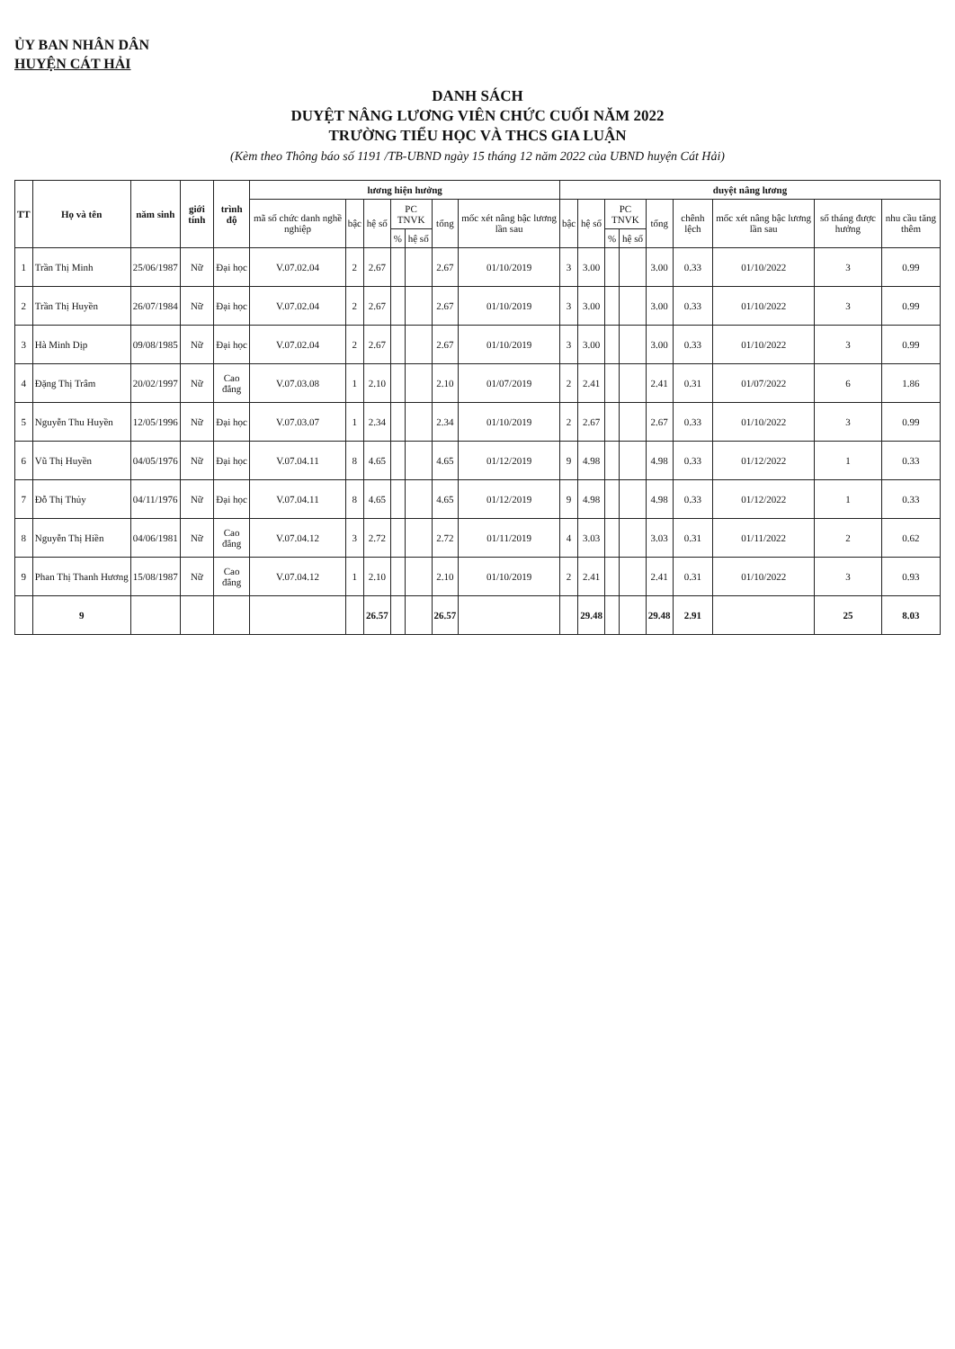ỦY BAN NHÂN DÂN
HUYỆN CÁT HẢI
DANH SÁCH
DUYỆT NÂNG LƯƠNG VIÊN CHỨC CUỐI NĂM 2022
TRƯỜNG TIỂU HỌC VÀ THCS GIA LUẬN
(Kèm theo Thông báo số 1191 /TB-UBND ngày 15 tháng 12 năm 2022 của UBND huyện Cát Hải)
| TT | Họ và tên | năm sinh | giới tính | trình độ | lương hiện hưởng | | | | | | | duyệt nâng lương | | | | | | | | |
| --- | --- | --- | --- | --- | --- | --- | --- | --- | --- | --- | --- | --- | --- | --- | --- | --- | --- | --- | --- | --- |
| | | | | | mã số chức danh nghề nghiệp | bậc | hệ số | PC TNVK | | tổng | mốc xét nâng bậc lương lần sau | bậc | hệ số | PC TNVK | | tổng | chênh lệch | mốc xét nâng bậc lương lần sau | số tháng được hưởng | nhu cầu tăng thêm |
| | | | | | | | | % | hệ số | | | | | % | hệ số | | | | | |
| 1 | Trần Thị Minh | 25/06/1987 | Nữ | Đại học | V.07.02.04 | 2 | 2.67 | | | 2.67 | 01/10/2019 | 3 | 3.00 | | | 3.00 | 0.33 | 01/10/2022 | 3 | 0.99 |
| 2 | Trần Thị Huyền | 26/07/1984 | Nữ | Đại học | V.07.02.04 | 2 | 2.67 | | | 2.67 | 01/10/2019 | 3 | 3.00 | | | 3.00 | 0.33 | 01/10/2022 | 3 | 0.99 |
| 3 | Hà Minh Dịp | 09/08/1985 | Nữ | Đại học | V.07.02.04 | 2 | 2.67 | | | 2.67 | 01/10/2019 | 3 | 3.00 | | | 3.00 | 0.33 | 01/10/2022 | 3 | 0.99 |
| 4 | Đặng Thị Trâm | 20/02/1997 | Nữ | Cao đẳng | V.07.03.08 | 1 | 2.10 | | | 2.10 | 01/07/2019 | 2 | 2.41 | | | 2.41 | 0.31 | 01/07/2022 | 6 | 1.86 |
| 5 | Nguyễn Thu Huyền | 12/05/1996 | Nữ | Đại học | V.07.03.07 | 1 | 2.34 | | | 2.34 | 01/10/2019 | 2 | 2.67 | | | 2.67 | 0.33 | 01/10/2022 | 3 | 0.99 |
| 6 | Vũ Thị Huyền | 04/05/1976 | Nữ | Đại học | V.07.04.11 | 8 | 4.65 | | | 4.65 | 01/12/2019 | 9 | 4.98 | | | 4.98 | 0.33 | 01/12/2022 | 1 | 0.33 |
| 7 | Đỗ Thị Thủy | 04/11/1976 | Nữ | Đại học | V.07.04.11 | 8 | 4.65 | | | 4.65 | 01/12/2019 | 9 | 4.98 | | | 4.98 | 0.33 | 01/12/2022 | 1 | 0.33 |
| 8 | Nguyễn Thị Hiền | 04/06/1981 | Nữ | Cao đẳng | V.07.04.12 | 3 | 2.72 | | | 2.72 | 01/11/2019 | 4 | 3.03 | | | 3.03 | 0.31 | 01/11/2022 | 2 | 0.62 |
| 9 | Phan Thị Thanh Hương | 15/08/1987 | Nữ | Cao đẳng | V.07.04.12 | 1 | 2.10 | | | 2.10 | 01/10/2019 | 2 | 2.41 | | | 2.41 | 0.31 | 01/10/2022 | 3 | 0.93 |
| | 9 | | | | | | 26.57 | | | 26.57 | | | 29.48 | | | 29.48 | 2.91 | | 25 | 8.03 |